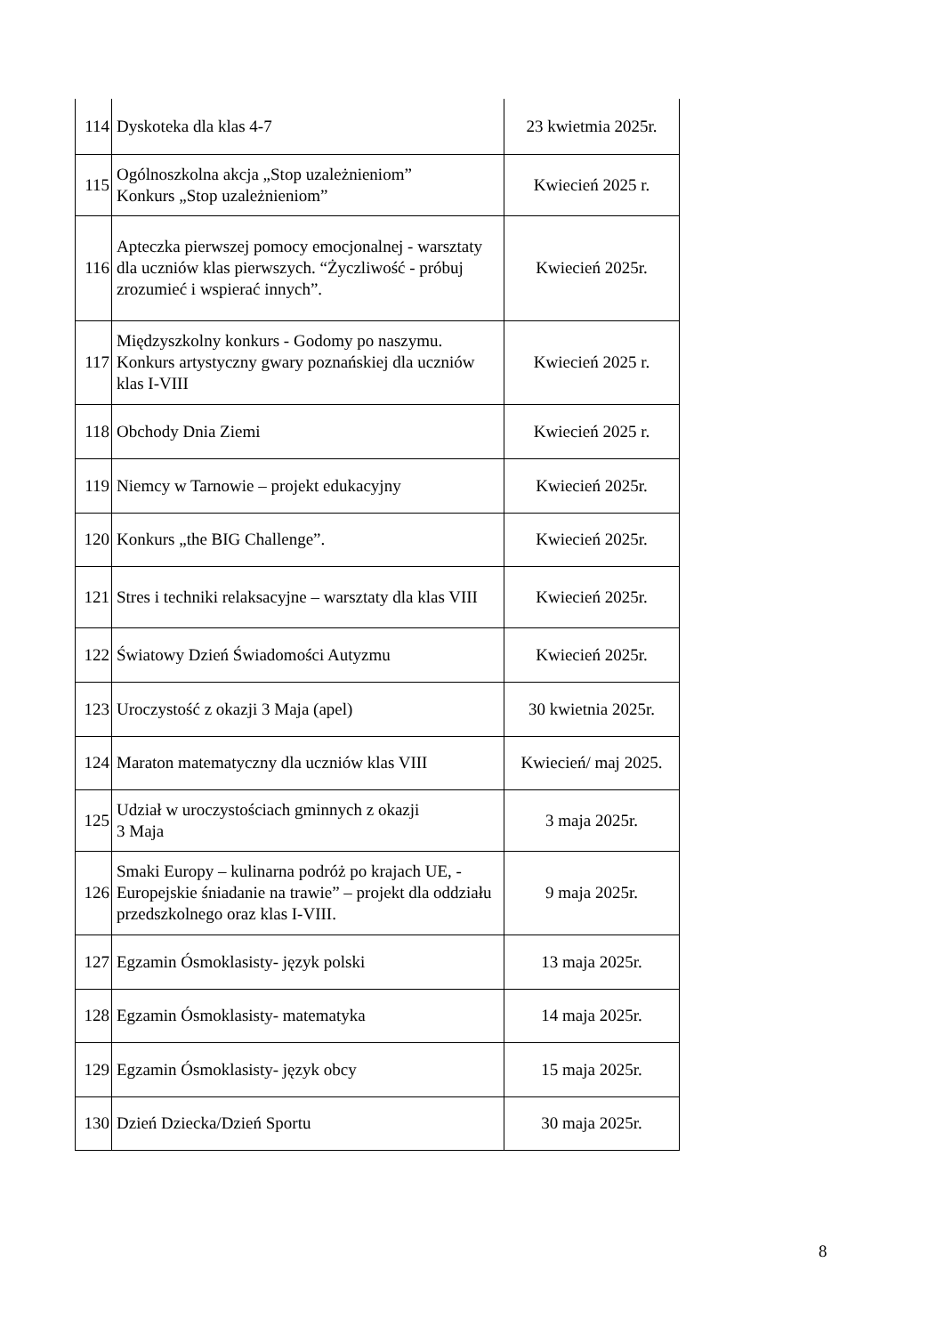| 114 | Dyskoteka dla klas 4-7 | 23 kwietmia 2025r. |
| 115 | Ogólnoszkolna akcja „Stop uzależnieniom” Konkurs „Stop uzależnieniom” | Kwiecień 2025 r. |
| 116 | Apteczka pierwszej pomocy emocjonalnej - warsztaty dla uczniów klas pierwszych. “Życzliwość - próbuj zrozumieć i wspierać innych”. | Kwiecień 2025r. |
| 117 | Międzyszkolny konkurs - Godomy po naszymu. Konkurs artystyczny gwary poznańskiej dla uczniów klas I-VIII | Kwiecień 2025 r. |
| 118 | Obchody Dnia Ziemi | Kwiecień 2025 r. |
| 119 | Niemcy w Tarnowie – projekt edukacyjny | Kwiecień 2025r. |
| 120 | Konkurs „the BIG Challenge”. | Kwiecień 2025r. |
| 121 | Stres i techniki relaksacyjne – warsztaty dla klas VIII | Kwiecień 2025r. |
| 122 | Światowy Dzień Świadomości Autyzmu | Kwiecień 2025r. |
| 123 | Uroczystość z okazji 3 Maja (apel) | 30 kwietnia 2025r. |
| 124 | Maraton matematyczny dla uczniów klas VIII | Kwiecień/ maj 2025. |
| 125 | Udział w uroczystościach gminnych z okazji 3 Maja | 3 maja 2025r. |
| 126 | Smaki Europy – kulinarna podróż po krajach UE, - Europejskie śniadanie na trawie” – projekt dla oddziału przedszkolnego oraz klas I-VIII. | 9 maja 2025r. |
| 127 | Egzamin Ósmoklasisty- język polski | 13 maja 2025r. |
| 128 | Egzamin Ósmoklasisty- matematyka | 14 maja 2025r. |
| 129 | Egzamin Ósmoklasisty- język obcy | 15 maja 2025r. |
| 130 | Dzień Dziecka/Dzień Sportu | 30 maja 2025r. |
8